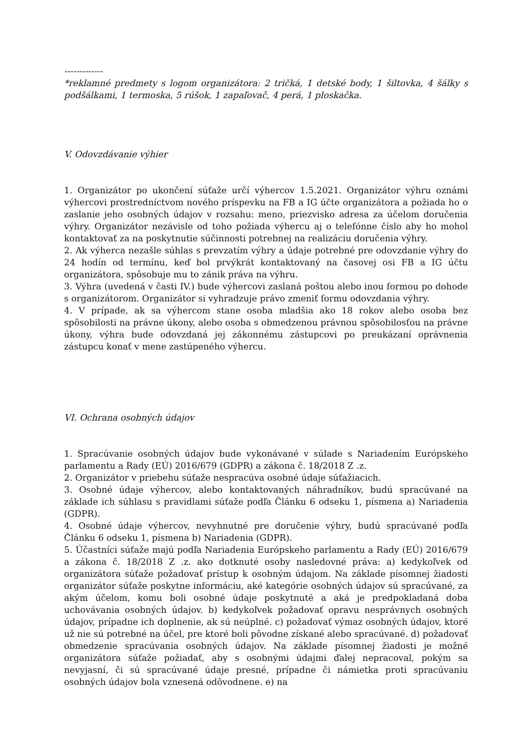-------------
*reklamné predmety s logom organizátora: 2 tričká, 1 detské body, 1 šiltovka, 4 šálky s podšálkami, 1 termoska, 5 rúšok, 1 zapaľovač, 4 perá, 1 ploskačka.
V. Odovzdávanie výhier
1. Organizátor po ukončení súťaže určí výhercov 1.5.2021. Organizátor výhru oznámi výhercovi prostredníctvom nového príspevku na FB a IG účte organizátora a požiada ho o zaslanie jeho osobných údajov v rozsahu: meno, priezvisko adresa za účelom doručenia výhry. Organizátor nezávisle od toho požiada výhercu aj o telefónne číslo aby ho mohol kontaktovať za na poskytnutie súčinnosti potrebnej na realizáciu doručenia výhry.
2. Ak výherca nezašle súhlas s prevzatím výhry a údaje potrebné pre odovzdanie výhry do 24 hodín od termínu, keď bol prvýkrát kontaktovaný na časovej osi FB a IG účtu organizátora, spôsobuje mu to zánik práva na výhru.
3. Výhra (uvedená v časti IV.) bude výhercovi zaslaná poštou alebo inou formou po dohode s organizátorom. Organizátor si vyhradzuje právo zmeniť formu odovzdania výhry.
4. V prípade, ak sa výhercom stane osoba mladšia ako 18 rokov alebo osoba bez spôsobilosti na právne úkony, alebo osoba s obmedzenou právnou spôsobilosťou na právne úkony, výhra bude odovzdaná jej zákonnému zástupcovi po preukázaní oprávnenia zástupcu konať v mene zastúpeného výhercu.
VI. Ochrana osobných údajov
1. Spracúvanie osobných údajov bude vykonávané v súlade s Nariadením Európskeho parlamentu a Rady (EÚ) 2016/679 (GDPR) a zákona č. 18/2018 Z .z.
2. Organizátor v priebehu súťaže nespracúva osobné údaje súťažiacich.
3. Osobné údaje výhercov, alebo kontaktovaných náhradníkov, budú spracúvané na základe ich súhlasu s pravidlami súťaže podľa Článku 6 odseku 1, písmena a) Nariadenia (GDPR).
4. Osobné údaje výhercov, nevyhnutné pre doručenie výhry, budú spracúvané podľa Článku 6 odseku 1, písmena b) Nariadenia (GDPR).
5. Účastníci súťaže majú podľa Nariadenia Európskeho parlamentu a Rady (EÚ) 2016/679 a zákona č. 18/2018 Z .z. ako dotknuté osoby nasledovné práva: a) kedykoľvek od organizátora súťaže požadovať prístup k osobným údajom. Na základe písomnej žiadosti organizátor súťaže poskytne informáciu, aké kategórie osobných údajov sú spracúvané, za akým účelom, komu boli osobné údaje poskytnuté a aká je predpokladaná doba uchovávania osobných údajov. b) kedykoľvek požadovať opravu nesprávnych osobných údajov, prípadne ich doplnenie, ak sú neúplné. c) požadovať výmaz osobných údajov, ktoré už nie sú potrebné na účel, pre ktoré boli pôvodne získané alebo spracúvané. d) požadovať obmedzenie spracúvania osobných údajov. Na základe písomnej žiadosti je možné organizátora súťaže požiadať, aby s osobnými údajmi ďalej nepracoval, pokým sa nevyjasní, či sú spracúvané údaje presné, prípadne či námietka proti spracúvaniu osobných údajov bola vznesená odôvodnene. e) na